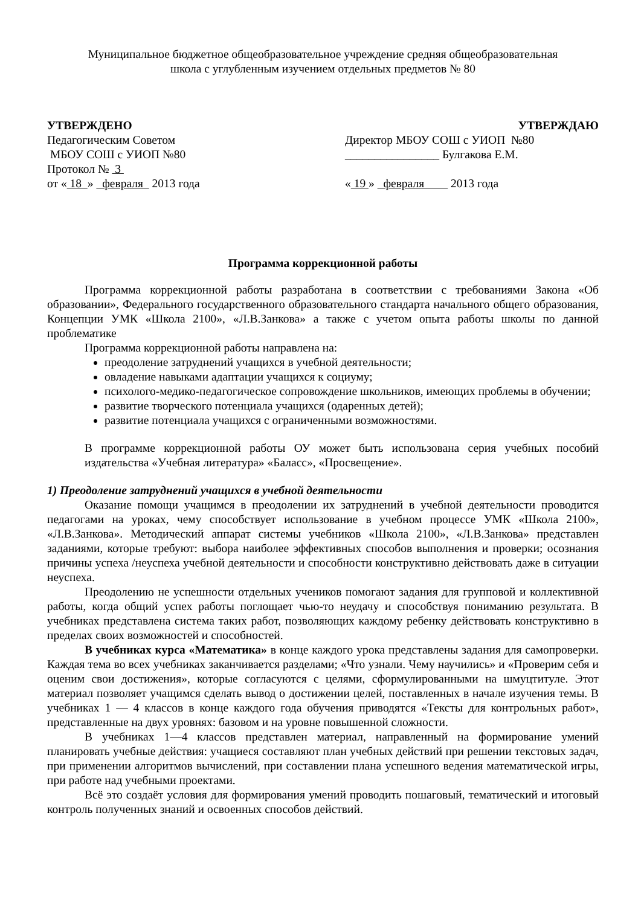Муниципальное бюджетное общеобразовательное учреждение средняя общеобразовательная
школа с углубленным изучением отдельных предметов № 80
УТВЕРЖДЕНО
Педагогическим Советом
МБОУ СОШ с УИОП №80
Протокол № 3
от « 18 » февраля 2013 года
УТВЕРЖДАЮ
Директор МБОУ СОШ с УИОП №80
________________ Булгакова Е.М.
« 19 » февраля 2013 года
Программа коррекционной работы
Программа коррекционной работы разработана в соответствии с требованиями Закона «Об образовании», Федерального государственного образовательного стандарта начального общего образования, Концепции УМК «Школа 2100», «Л.В.Занкова» а также с учетом опыта работы школы по данной проблематике
Программа коррекционной работы направлена на:
преодоление затруднений учащихся в учебной деятельности;
овладение навыками адаптации учащихся к социуму;
психолого-медико-педагогическое сопровождение школьников, имеющих проблемы в обучении;
развитие творческого потенциала учащихся (одаренных детей);
развитие потенциала учащихся с ограниченными возможностями.
В программе коррекционной работы ОУ может быть использована серия учебных пособий издательства «Учебная литература» «Баласс», «Просвещение».
1) Преодоление затруднений учащихся в учебной деятельности
Оказание помощи учащимся в преодолении их затруднений в учебной деятельности проводится педагогами на уроках, чему способствует использование в учебном процессе УМК «Школа 2100», «Л.В.Занкова». Методический аппарат системы учебников «Школа 2100», «Л.В.Занкова» представлен заданиями, которые требуют: выбора наиболее эффективных способов выполнения и проверки; осознания причины успеха /неуспеха учебной деятельности и способности конструктивно действовать даже в ситуации неуспеха.
Преодолению не успешности отдельных учеников помогают задания для групповой и коллективной работы, когда общий успех работы поглощает чью-то неудачу и способствуя пониманию результата. В учебниках представлена система таких работ, позволяющих каждому ребенку действовать конструктивно в пределах своих возможностей и способностей.
В учебниках курса «Математика» в конце каждого урока представлены задания для самопроверки. Каждая тема во всех учебниках заканчивается разделами; «Что узнали. Чему научились» и «Проверим себя и оценим свои достижения», которые согласуются с целями, сформулированными на шмуцтитуле. Этот материал позволяет учащимся сделать вывод о достижении целей, поставленных в начале изучения темы. В учебниках 1 — 4 классов в конце каждого года обучения приводятся «Тексты для контрольных работ», представленные на двух уровнях: базовом и на уровне повышенной сложности.
В учебниках 1—4 классов представлен материал, направленный на формирование умений планировать учебные действия: учащиеся составляют план учебных действий при решении текстовых задач, при применении алгоритмов вычислений, при составлении плана успешного ведения математической игры, при работе над учебными проектами.
Всё это создаёт условия для формирования умений проводить пошаговый, тематический и итоговый контроль полученных знаний и освоенных способов действий.